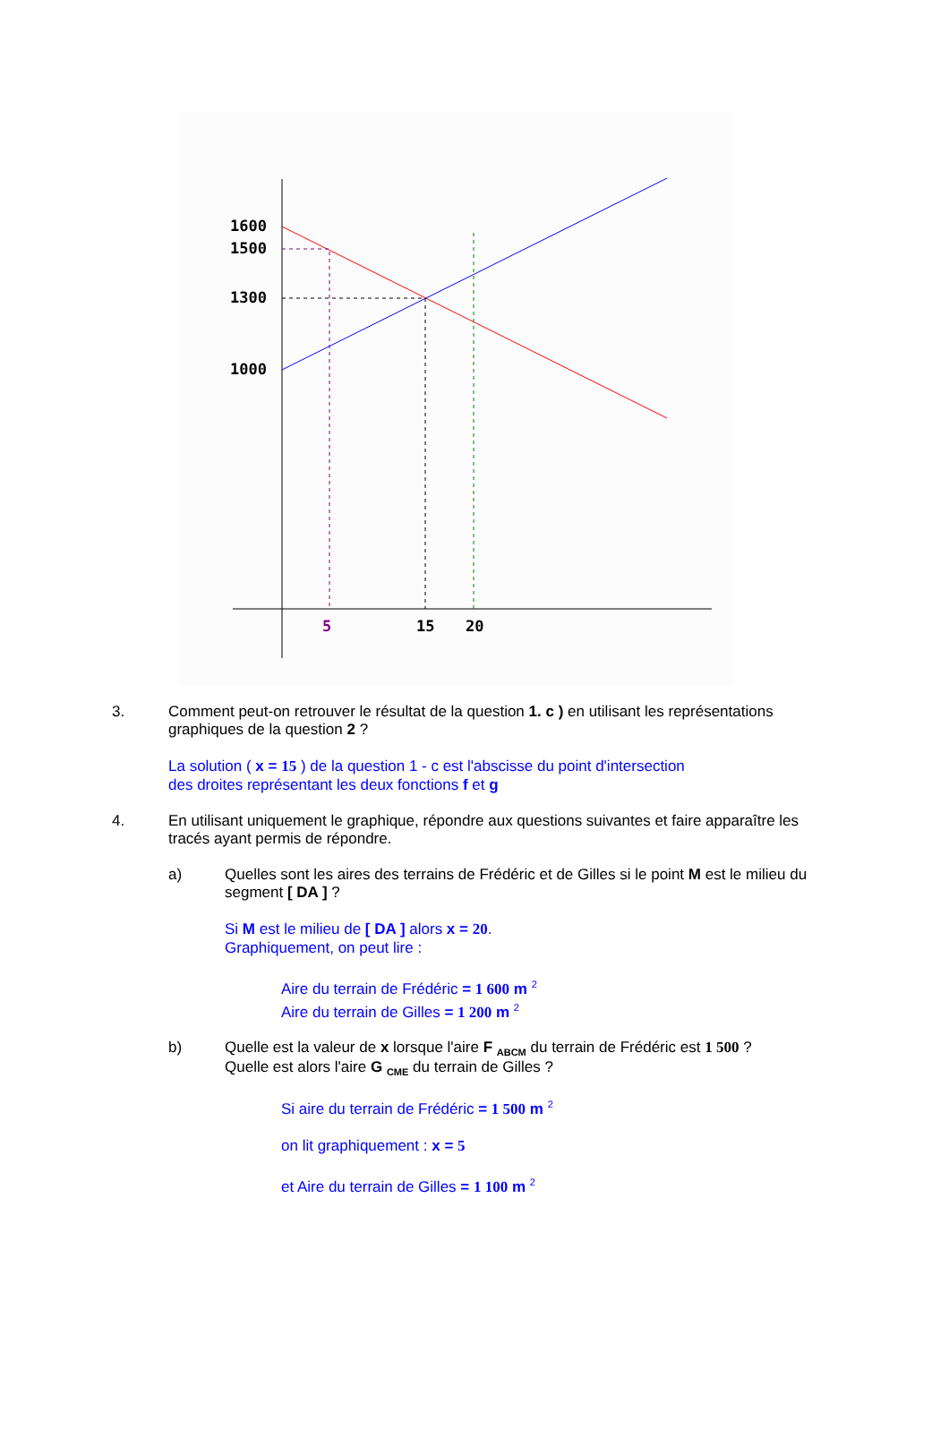1600
1500
1300
1000
5
15
20
3. Comment peut-on retrouver le résultat de la question 1. c ) en utilisant les représentations graphiques de la question 2 ?
La solution ( x = 15 ) de la question 1 - c est l'abscisse du point d'intersection
des droites représentant les deux fonctions f et g
4. En utilisant uniquement le graphique, répondre aux questions suivantes et faire apparaître les tracés ayant permis de répondre.
a) Quelles sont les aires des terrains de Frédéric et de Gilles si le point M est le milieu du segment [ DA ] ?
Si M est le milieu de [ DA ] alors x = 20.
Graphiquement, on peut lire :
Aire du terrain de Frédéric = 1 600 m <sup>2</sup>
Aire du terrain de Gilles = 1 200 m <sup>2</sup>
b) Quelle est la valeur de x lorsque l'aire F <sub>ABCM</sub> du terrain de Frédéric est 1 500 ?
Quelle est alors l'aire G <sub>CME</sub> du terrain de Gilles ?
Si aire du terrain de Frédéric = 1 500 m <sup>2</sup>
on lit graphiquement : x = 5
et Aire du terrain de Gilles = 1 100 m <sup>2</sup>